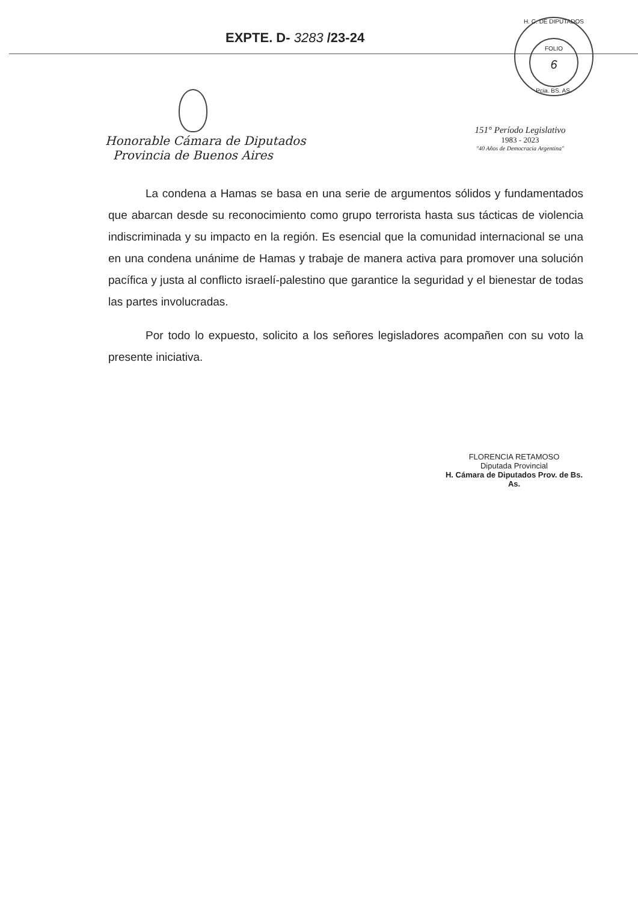EXPTE. D- 3283 /23-24
H. C. DE DIPUTADOS
FOLIO
6
Pcia. BS. AS.
Honorable Cámara de Diputados
Provincia de Buenos Aires
151° Período Legislativo
1983 - 2023
"40 Años de Democracia Argentina"
La condena a Hamas se basa en una serie de argumentos sólidos y fundamentados que abarcan desde su reconocimiento como grupo terrorista hasta sus tácticas de violencia indiscriminada y su impacto en la región. Es esencial que la comunidad internacional se una en una condena unánime de Hamas y trabaje de manera activa para promover una solución pacífica y justa al conflicto israelí-palestino que garantice la seguridad y el bienestar de todas las partes involucradas.
Por todo lo expuesto, solicito a los señores legisladores acompañen con su voto la presente iniciativa.
FLORENCIA RETAMOSO
Diputada Provincial
H. Cámara de Diputados Prov. de Bs. As.